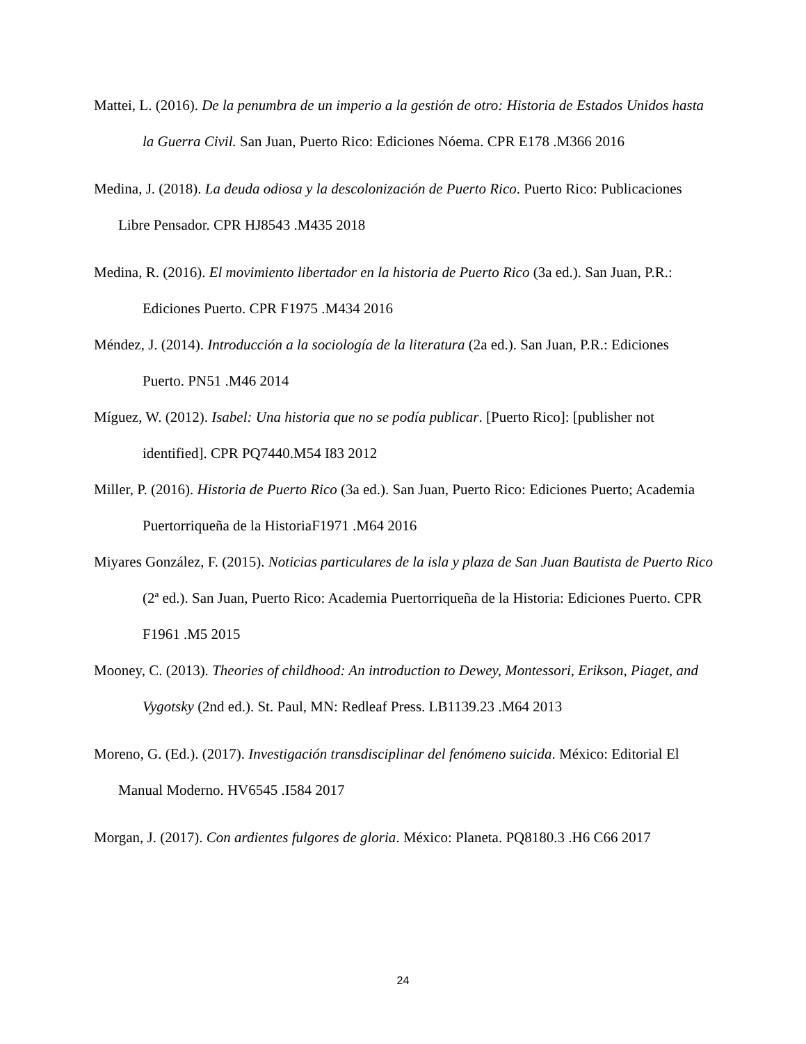Mattei, L. (2016). De la penumbra de un imperio a la gestión de otro: Historia de Estados Unidos hasta la Guerra Civil. San Juan, Puerto Rico: Ediciones Nóema. CPR E178 .M366 2016
Medina, J. (2018). La deuda odiosa y la descolonización de Puerto Rico. Puerto Rico: Publicaciones Libre Pensador. CPR HJ8543 .M435 2018
Medina, R. (2016). El movimiento libertador en la historia de Puerto Rico (3a ed.). San Juan, P.R.: Ediciones Puerto. CPR F1975 .M434 2016
Méndez, J. (2014). Introducción a la sociología de la literatura (2a ed.). San Juan, P.R.: Ediciones Puerto. PN51 .M46 2014
Míguez, W. (2012). Isabel: Una historia que no se podía publicar. [Puerto Rico]: [publisher not identified]. CPR PQ7440.M54 I83 2012
Miller, P. (2016). Historia de Puerto Rico (3a ed.). San Juan, Puerto Rico: Ediciones Puerto; Academia Puertorriqueña de la HistoriaF1971 .M64 2016
Miyares González, F. (2015). Noticias particulares de la isla y plaza de San Juan Bautista de Puerto Rico (2ª ed.). San Juan, Puerto Rico: Academia Puertorriqueña de la Historia: Ediciones Puerto. CPR F1961 .M5 2015
Mooney, C. (2013). Theories of childhood: An introduction to Dewey, Montessori, Erikson, Piaget, and Vygotsky (2nd ed.). St. Paul, MN: Redleaf Press. LB1139.23 .M64 2013
Moreno, G. (Ed.). (2017). Investigación transdisciplinar del fenómeno suicida. México: Editorial El Manual Moderno. HV6545 .I584 2017
Morgan, J. (2017). Con ardientes fulgores de gloria. México: Planeta. PQ8180.3 .H6 C66 2017
24